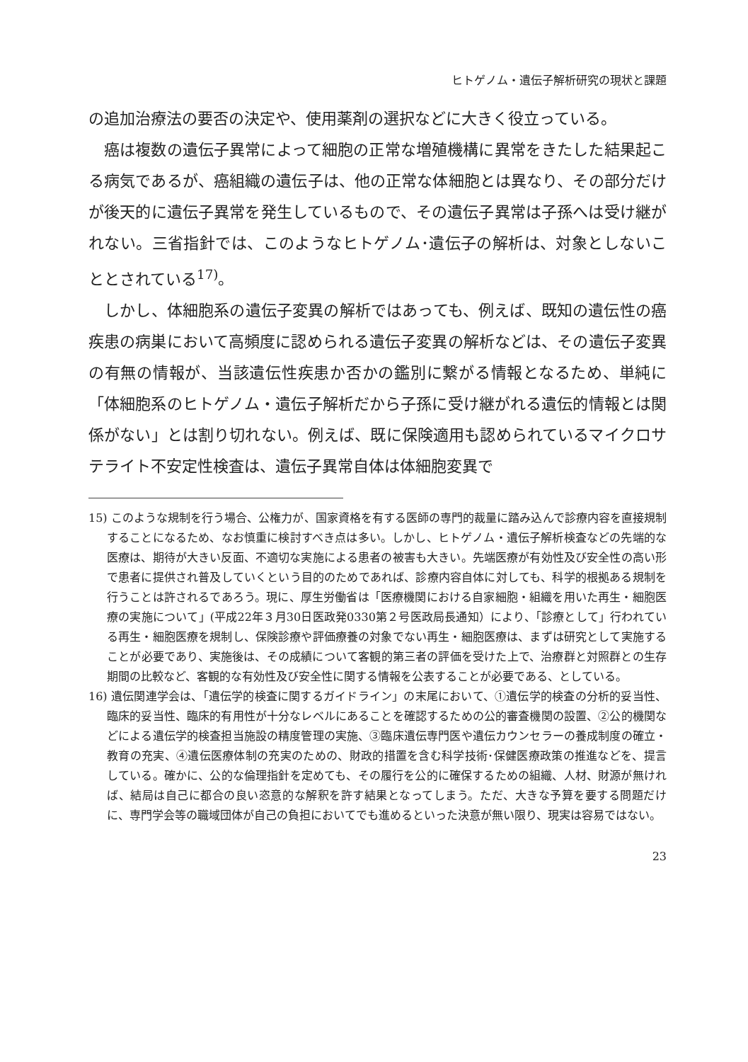ヒトゲノム・遺伝子解析研究の現状と課題
の追加治療法の要否の決定や、使用薬剤の選択などに大きく役立っている。
癌は複数の遺伝子異常によって細胞の正常な増殖機構に異常をきたした結果起こる病気であるが、癌組織の遺伝子は、他の正常な体細胞とは異なり、その部分だけが後天的に遺伝子異常を発生しているもので、その遺伝子異常は子孫へは受け継がれない。三省指針では、このようなヒトゲノム･遺伝子の解析は、対象としないこととされている<sup>17)</sup>。
しかし、体細胞系の遺伝子変異の解析ではあっても、例えば、既知の遺伝性の癌疾患の病巣において高頻度に認められる遺伝子変異の解析などは、その遺伝子変異の有無の情報が、当該遺伝性疾患か否かの鑑別に繋がる情報となるため、単純に「体細胞系のヒトゲノム・遺伝子解析だから子孫に受け継がれる遺伝的情報とは関係がない」とは割り切れない。例えば、既に保険適用も認められているマイクロサテライト不安定性検査は、遺伝子異常自体は体細胞変異で
15) このような規制を行う場合、公権力が、国家資格を有する医師の専門的裁量に踏み込んで診療内容を直接規制することになるため、なお慎重に検討すべき点は多い。しかし、ヒトゲノム・遺伝子解析検査などの先端的な医療は、期待が大きい反面、不適切な実施による患者の被害も大きい。先端医療が有効性及び安全性の高い形で患者に提供され普及していくという目的のためであれば、診療内容自体に対しても、科学的根拠ある規制を行うことは許されるであろう。現に、厚生労働省は「医療機関における自家細胞・組織を用いた再生・細胞医療の実施について」(平成22年３月30日医政発0330第２号医政局長通知）により、「診療として」行われている再生・細胞医療を規制し、保険診療や評価療養の対象でない再生・細胞医療は、まずは研究として実施することが必要であり、実施後は、その成績について客観的第三者の評価を受けた上で、治療群と対照群との生存期間の比較など、客観的な有効性及び安全性に関する情報を公表することが必要である、としている。
16) 遺伝関連学会は、「遺伝学的検査に関するガイドライン」の末尾において、①遺伝学的検査の分析的妥当性、臨床的妥当性、臨床的有用性が十分なレベルにあることを確認するための公的審査機関の設置、②公的機関などによる遺伝学的検査担当施設の精度管理の実施、③臨床遺伝専門医や遺伝カウンセラーの養成制度の確立・教育の充実、④遺伝医療体制の充実のための、財政的措置を含む科学技術･保健医療政策の推進などを、提言している。確かに、公的な倫理指針を定めても、その履行を公的に確保するための組織、人材、財源が無ければ、結局は自己に都合の良い恣意的な解釈を許す結果となってしまう。ただ、大きな予算を要する問題だけに、専門学会等の職域団体が自己の負担においてでも進めるといった決意が無い限り、現実は容易ではない。
23